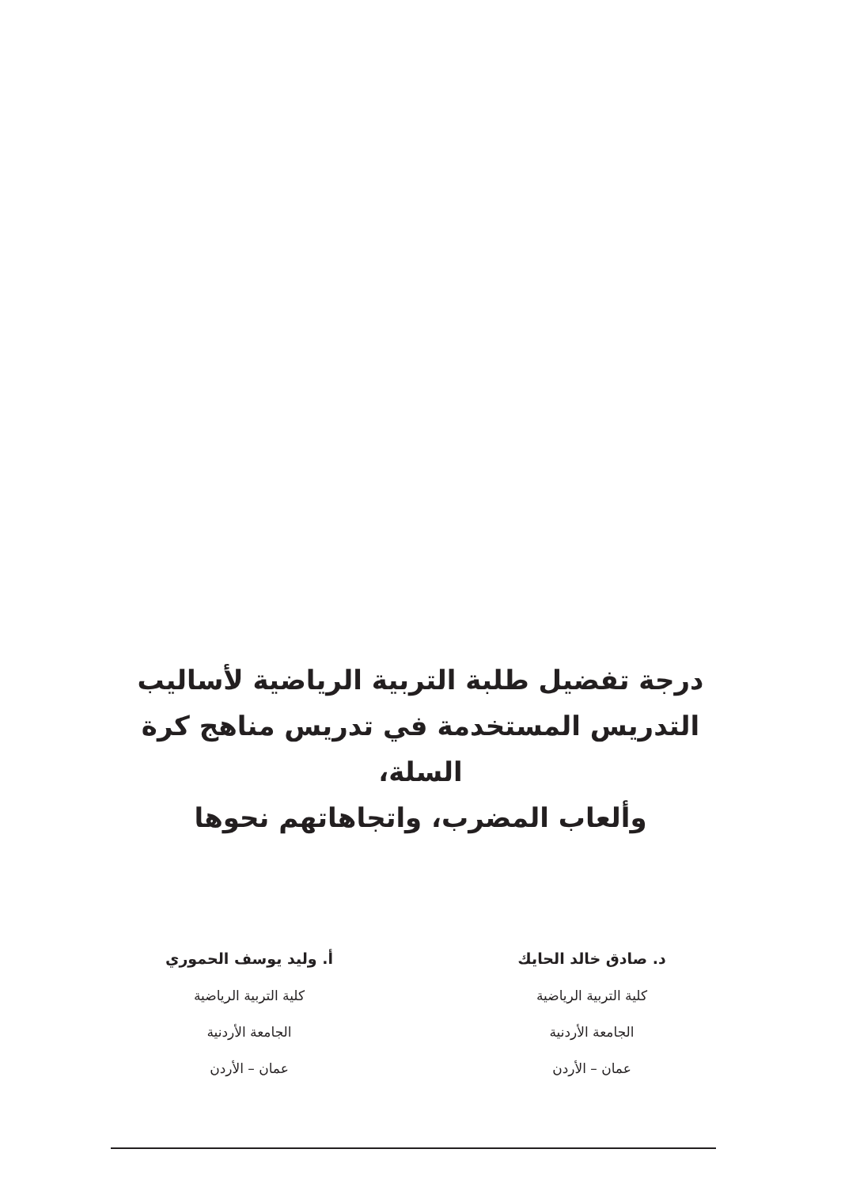درجة تفضيل طلبة التربية الرياضية لأساليب
التدريس المستخدمة في تدريس مناهج كرة السلة،
وألعاب المضرب، واتجاهاتهم نحوها
د. صادق خالد الحايك
كلية التربية الرياضية
الجامعة الأردنية
عمان – الأردن
أ. وليد يوسف الحموري
كلية التربية الرياضية
الجامعة الأردنية
عمان – الأردن